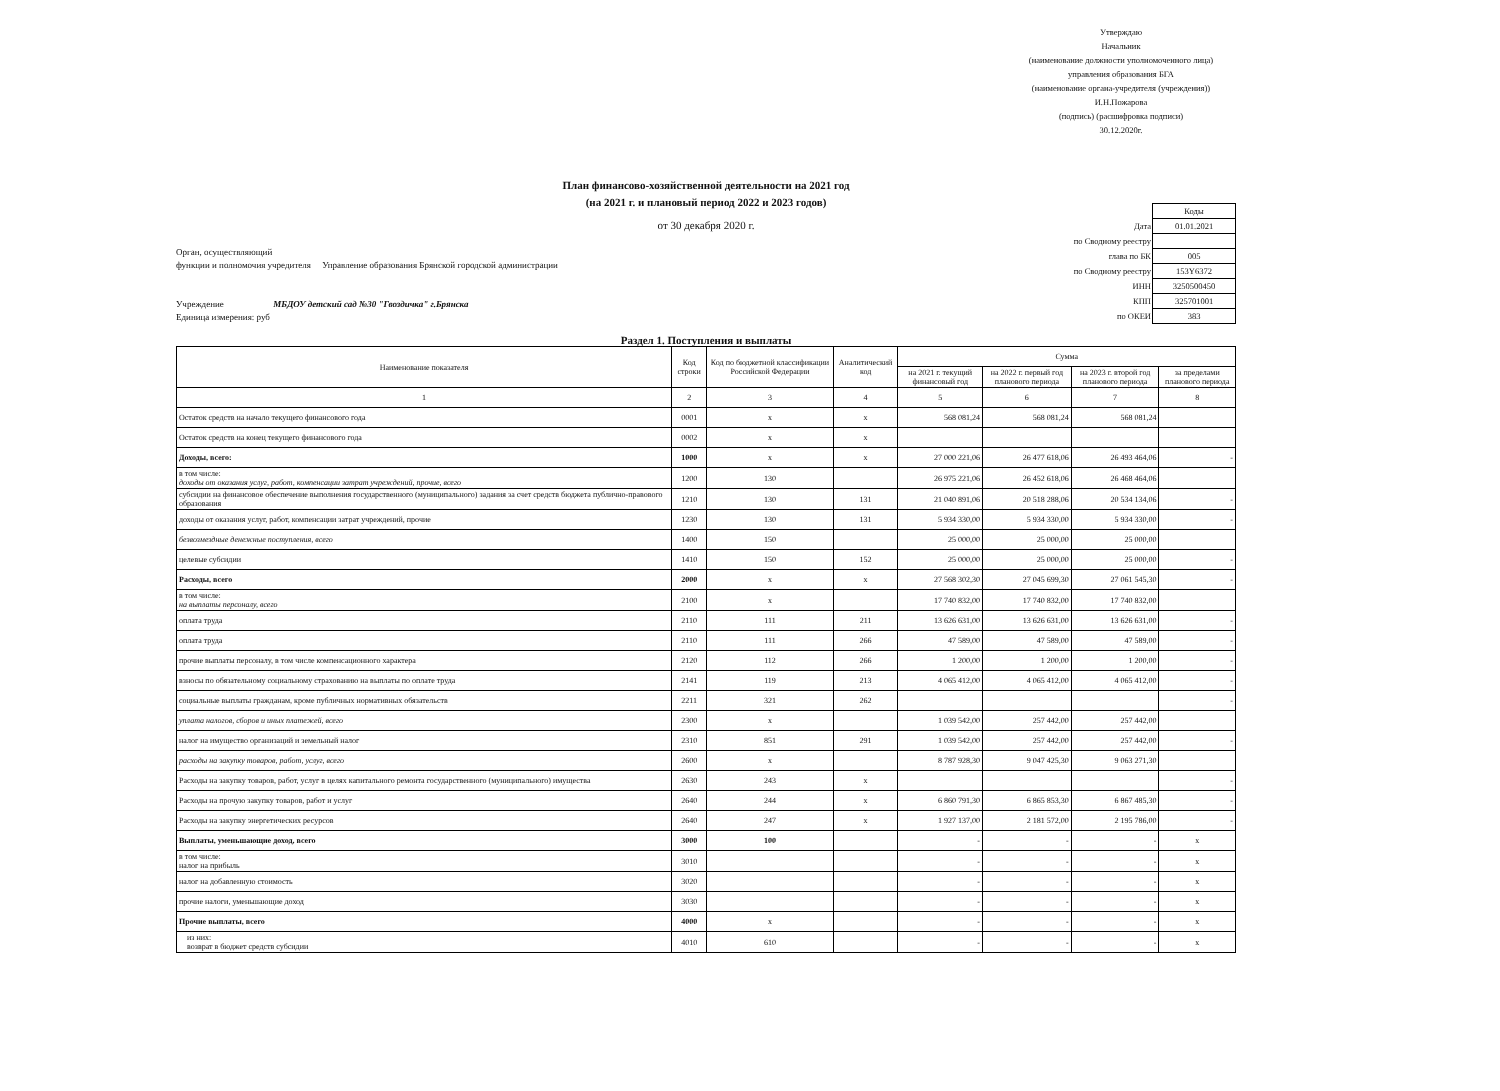Утверждаю
Начальник
(наименование должности уполномоченного лица)
управления образования БГА
(наименование органа-учредителя (учреждения))
И.Н.Пожарова
(подпись) (расшифровка подписи)
30.12.2020г.
План финансово-хозяйственной деятельности на 2021 год
(на 2021 г. и плановый период 2022 и 2023 годов)
от 30 декабря 2020 г.
Орган, осуществляющий
функции и полномочия учредителя Управление образования Брянской городской администрации
Учреждение МБДОУ детский сад №30 "Гвоздичка" г.Брянска
Единица измерения: руб
| | Коды |
| Дата | 01.01.2021 |
| по Сводному реестру | |
| глава по БК | 005 |
| по Сводному реестру | 153Y6372 |
| ИНН | 3250500450 |
| КПП | 325701001 |
| по ОКЕИ | 383 |
Раздел 1. Поступления и выплаты
| Наименование показателя | Код строки | Код по бюджетной классификации Российской Федерации | Аналитический код | Сумма | | | |
| --- | --- | --- | --- | --- | --- | --- | --- |
| | | | | на 2021 г. текущий финансовый год | на 2022 г. первый год планового периода | на 2023 г. второй год планового периода | за пределами планового периода |
| 1 | 2 | 3 | 4 | 5 | 6 | 7 | 8 |
| Остаток средств на начало текущего финансового года | 0001 | x | x | 568 081,24 | 568 081,24 | 568 081,24 | |
| Остаток средств на конец текущего финансового года | 0002 | x | x | | | | |
| Доходы, всего: | 1000 | x | x | 27 000 221,06 | 26 477 618,06 | 26 493 464,06 | - |
| в том числе: доходы от оказания услуг, работ, компенсации затрат учреждений, прочие, всего | 1200 | 130 | | 26 975 221,06 | 26 452 618,06 | 26 468 464,06 | |
| субсидии на финансовое обеспечение выполнения государственного (муниципального) задания за счет средств бюджета публично-правового образования | 1210 | 130 | 131 | 21 040 891,06 | 20 518 288,06 | 20 534 134,06 | - |
| доходы от оказания услуг, работ, компенсации затрат учреждений, прочие | 1230 | 130 | 131 | 5 934 330,00 | 5 934 330,00 | 5 934 330,00 | - |
| безвозмездные денежные поступления, всего | 1400 | 150 | | 25 000,00 | 25 000,00 | 25 000,00 | |
| целевые субсидии | 1410 | 150 | 152 | 25 000,00 | 25 000,00 | 25 000,00 | - |
| Расходы, всего | 2000 | x | x | 27 568 302,30 | 27 045 699,30 | 27 061 545,30 | - |
| в том числе: на выплаты персоналу, всего | 2100 | x | | 17 740 832,00 | 17 740 832,00 | 17 740 832,00 | |
| оплата труда | 2110 | 111 | 211 | 13 626 631,00 | 13 626 631,00 | 13 626 631,00 | - |
| оплата труда | 2110 | 111 | 266 | 47 589,00 | 47 589,00 | 47 589,00 | - |
| прочие выплаты персоналу, в том числе компенсационного характера | 2120 | 112 | 266 | 1 200,00 | 1 200,00 | 1 200,00 | - |
| взносы по обязательному социальному страхованию на выплаты по оплате труда | 2141 | 119 | 213 | 4 065 412,00 | 4 065 412,00 | 4 065 412,00 | - |
| социальные выплаты гражданам, кроме публичных нормативных обязательств | 2211 | 321 | 262 | | | | - |
| уплата налогов, сборов и иных платежей, всего | 2300 | x | | 1 039 542,00 | 257 442,00 | 257 442,00 | |
| налог на имущество организаций и земельный налог | 2310 | 851 | 291 | 1 039 542,00 | 257 442,00 | 257 442,00 | - |
| расходы на закупку товаров, работ, услуг, всего | 2600 | x | | 8 787 928,30 | 9 047 425,30 | 9 063 271,30 | |
| Расходы на закупку товаров, работ, услуг в целях капитального ремонта государственного (муниципального) имущества | 2630 | 243 | x | | | | - |
| Расходы на прочую закупку товаров, работ и услуг | 2640 | 244 | x | 6 860 791,30 | 6 865 853,30 | 6 867 485,30 | - |
| Расходы на закупку энергетических ресурсов | 2640 | 247 | x | 1 927 137,00 | 2 181 572,00 | 2 195 786,00 | - |
| Выплаты, уменьшающие доход, всего | 3000 | 100 | | - | - | - | x |
| в том числе: налог на прибыль | 3010 | | | - | - | - | x |
| налог на добавленную стоимость | 3020 | | | - | - | - | x |
| прочие налоги, уменьшающие доход | 3030 | | | - | - | - | x |
| Прочие выплаты, всего | 4000 | x | | - | - | - | x |
| из них: возврат в бюджет средств субсидии | 4010 | 610 | | - | - | - | x |